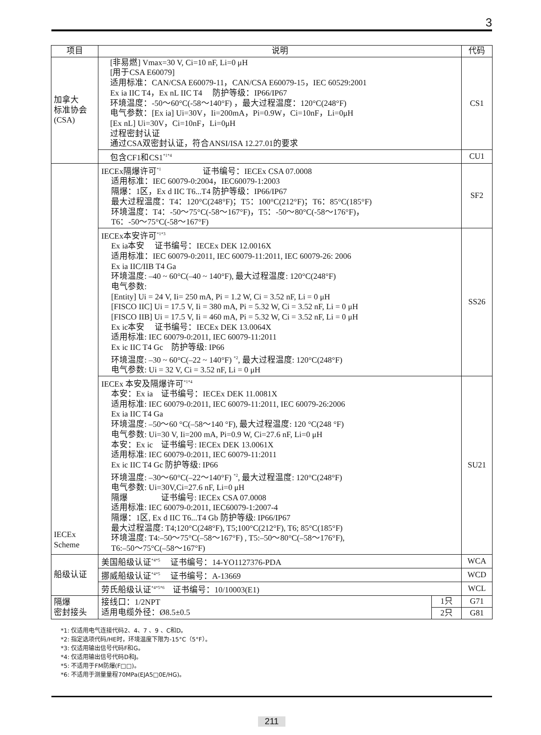3
| 项目 | 说明 | | 代码 |
| --- | --- | --- | --- |
| 加拿大 标准协会 (CSA) | [非易燃] Vmax=30 V, Ci=10 nF, Li=0 μH [用于CSA E60079] 适用标准：CAN/CSA E60079-11，CAN/CSA E60079-15，IEC 60529:2001 Ex ia IIC T4，Ex nL IIC T4 防护等级：IP66/IP67 环境温度：-50～60°C(-58～140°F) ，最大过程温度：120°C(248°F) 电气参数：[Ex ia] Ui=30V，Ii=200mA，Pi=0.9W，Ci=10nF，Li=0μH [Ex nL] Ui=30V，Ci=10nF，Li=0μH 过程密封认证 通过CSA双密封认证，符合ANSI/ISA 12.27.01的要求 | | CS1 |
| | 包含CF1和CS1<sup>*1*4</sup> | | CU1 |
| IECEx Scheme | IECEx隔爆许可<sup>*1</sup> 证书编号：IECEx CSA 07.0008 适用标准：IEC 60079-0:2004，IEC60079-1:2003 隔爆：1区，Ex d IIC T6...T4 防护等级：IP66/IP67 最大过程温度：T4：120°C(248°F)；T5：100°C(212°F)；T6：85°C(185°F) 环境温度：T4：-50～75°C(-58～167°F)，T5：-50～80°C(-58～176°F)， T6：-50～75°C(-58～167°F) | | SF2 |
| | IECEx本安许可<sup>*1*3</sup> Ex ia本安 证书编号：IECEx DEK 12.0016X 适用标准：IEC 60079-0:2011, IEC 60079-11:2011, IEC 60079-26: 2006 Ex ia IIC/IIB T4 Ga 环境温度: –40 ~ 60°C(–40 ~ 140°F), 最大过程温度: 120°C(248°F) 电气参数: [Entity] Ui = 24 V, Ii= 250 mA, Pi = 1.2 W, Ci = 3.52 nF, Li = 0 μH [FISCO IIC] Ui = 17.5 V, Ii = 380 mA, Pi = 5.32 W, Ci = 3.52 nF, Li = 0 μH [FISCO IIB] Ui = 17.5 V, Ii = 460 mA, Pi = 5.32 W, Ci = 3.52 nF, Li = 0 μH Ex ic本安 证书编号：IECEx DEK 13.0064X 适用标准: IEC 60079-0:2011, IEC 60079-11:2011 Ex ic IIC T4 Gc 防护等级: IP66 环境温度: –30 ~ 60°C(–22 ~ 140°F) <sup>*2</sup>, 最大过程温度: 120°C(248°F) 电气参数: Ui = 32 V, Ci = 3.52 nF, Li = 0 μH | | SS26 |
| | IECEx 本安及隔爆许可<sup>*1*4</sup> 本安：Ex ia 证书编号：IECEx DEK 11.0081X 适用标准: IEC 60079-0:2011, IEC 60079-11:2011, IEC 60079-26:2006 Ex ia IIC T4 Ga 环境温度: –50～60 °C(–58～140 °F), 最大过程温度: 120 °C(248 °F) 电气参数: Ui=30 V, Ii=200 mA, Pi=0.9 W, Ci=27.6 nF, Li=0 μH 本安：Ex ic 证书编号: IECEx DEK 13.0061X 适用标准: IEC 60079-0:2011, IEC 60079-11:2011 Ex ic IIC T4 Gc 防护等级: IP66 环境温度: –30～60°C(–22～140°F) <sup>*2</sup>, 最大过程温度: 120°C(248°F) 电气参数: Ui=30V,Ci=27.6 nF, Li=0 μH 隔爆 证书编号: IECEx CSA 07.0008 适用标准: IEC 60079-0:2011, IEC60079-1:2007-4 隔爆：1区, Ex d IIC T6...T4 Gb 防护等级: IP66/IP67 最大过程温度: T4;120°C(248°F), T5;100°C(212°F), T6; 85°C(185°F) 环境温度: T4:–50～75°C(–58～167°F) , T5:–50～80°C(–58～176°F), T6:–50～75°C(–58～167°F) | | SU21 |
| 船级认证 | 美国船级认证<sup>*4*5</sup> 证书编号：14-YO1127376-PDA | | WCA |
| | 挪威船级认证<sup>*4*5</sup> 证书编号：A-13669 | | WCD |
| | 劳氏船级认证<sup>*4*5*6</sup> 证书编号：10/10003(E1) | | WCL |
| 隔爆 密封接头 | 接线口：1/2NPT 适用电缆外径：Ø8.5±0.5 | 1只 | G71 |
| | | 2只 | G81 |
*1: 仅适用电气连接代码2、4、7 、9 、C和D。
*2: 指定选项代码/HE时，环境温度下限为-15°C（5°F）。
*3: 仅适用输出信号代码F和G。
*4: 仅适用输出信号代码D和J。
*5: 不适用于FM防爆(F□□)。
*6: 不适用于测量量程70MPa(EJA5□0E/HG)。
211